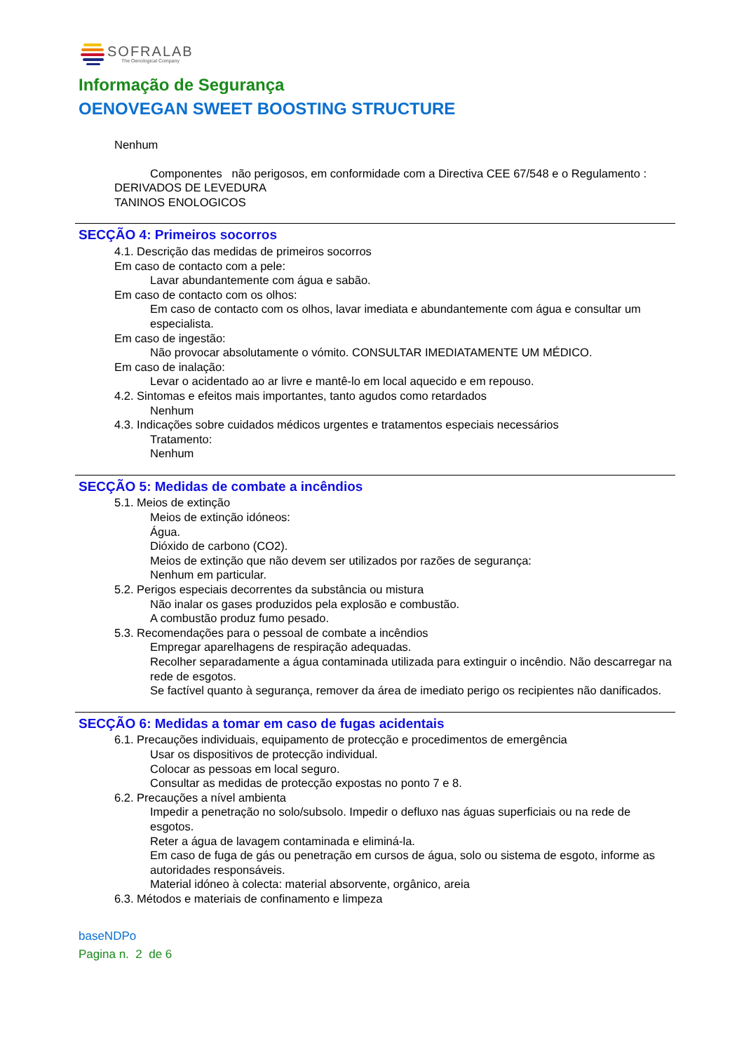SOFRALAB
The Oenological Company
Informação de Segurança
OENOVEGAN SWEET BOOSTING STRUCTURE
Nenhum
Componentes não perigosos, em conformidade com a Directiva CEE 67/548 e o Regulamento :
DERIVADOS DE LEVEDURA
TANINOS ENOLOGICOS
SECÇÃO 4: Primeiros socorros
4.1. Descrição das medidas de primeiros socorros
Em caso de contacto com a pele:
Lavar abundantemente com água e sabão.
Em caso de contacto com os olhos:
Em caso de contacto com os olhos, lavar imediata e abundantemente com água e consultar um especialista.
Em caso de ingestão:
Não provocar absolutamente o vómito. CONSULTAR IMEDIATAMENTE UM MÉDICO.
Em caso de inalação:
Levar o acidentado ao ar livre e mantê-lo em local aquecido e em repouso.
4.2. Sintomas e efeitos mais importantes, tanto agudos como retardados
Nenhum
4.3. Indicações sobre cuidados médicos urgentes e tratamentos especiais necessários
Tratamento:
Nenhum
SECÇÃO 5: Medidas de combate a incêndios
5.1. Meios de extinção
Meios de extinção idóneos:
Água.
Dióxido de carbono (CO2).
Meios de extinção que não devem ser utilizados por razões de segurança:
Nenhum em particular.
5.2. Perigos especiais decorrentes da substância ou mistura
Não inalar os gases produzidos pela explosão e combustão.
A combustão produz fumo pesado.
5.3. Recomendações para o pessoal de combate a incêndios
Empregar aparelhagens de respiração adequadas.
Recolher separadamente a água contaminada utilizada para extinguir o incêndio. Não descarregar na rede de esgotos.
Se factível quanto à segurança, remover da área de imediato perigo os recipientes não danificados.
SECÇÃO 6: Medidas a tomar em caso de fugas acidentais
6.1. Precauções individuais, equipamento de protecção e procedimentos de emergência
Usar os dispositivos de protecção individual.
Colocar as pessoas em local seguro.
Consultar as medidas de protecção expostas no ponto 7 e 8.
6.2. Precauções a nível ambienta
Impedir a penetração no solo/subsolo. Impedir o defluxo nas águas superficiais ou na rede de esgotos.
Reter a água de lavagem contaminada e eliminá-la.
Em caso de fuga de gás ou penetração em cursos de água, solo ou sistema de esgoto, informe as autoridades responsáveis.
Material idóneo à colecta: material absorvente, orgânico, areia
6.3. Métodos e materiais de confinamento e limpeza
baseNDPo
Pagina n. 2 de 6